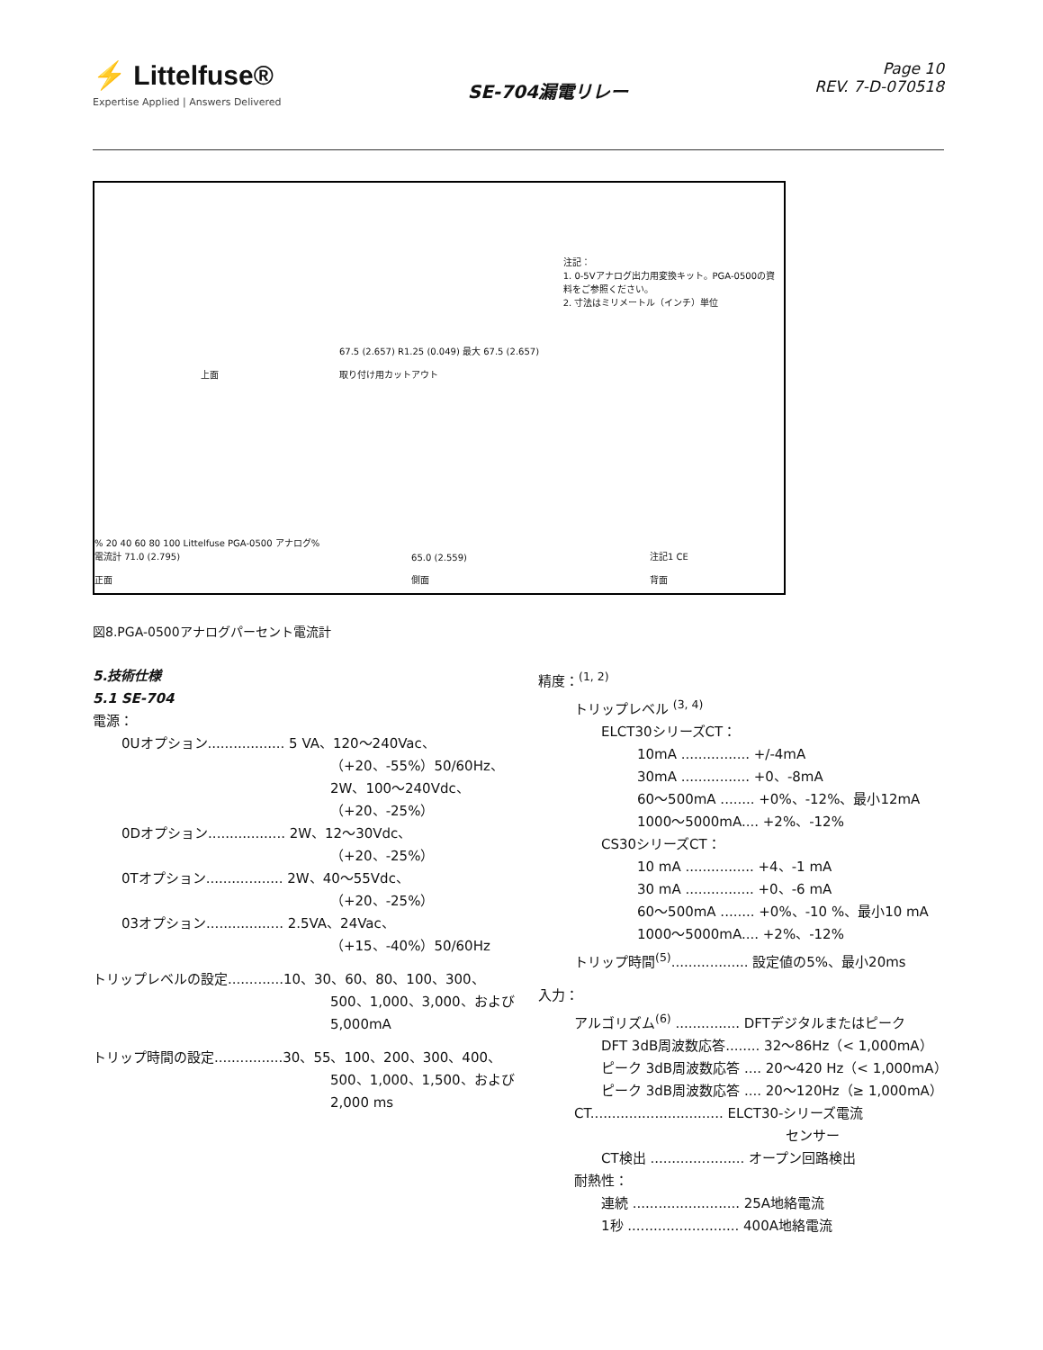⚡ Littelfuse®
Expertise Applied | Answers Delivered
SE-704漏電リレー
Page 10
REV. 7-D-070518
上面
67.5 (2.657) R1.25 (0.049) 最大 67.5 (2.657)
取り付け用カットアウト
注記：
1. 0-5Vアナログ出力用変換キット。PGA-0500の資料をご参照ください。
2. 寸法はミリメートル（インチ）単位
% 20 40 60 80 100 Littelfuse PGA-0500 アナログ%電流計 71.0 (2.795)
正面
65.0 (2.559)
側面
注記1 CE
背面
図8.PGA-0500アナログパーセント電流計
5.技術仕様
5.1 SE-704
電源：
0Uオプション.................. 5 VA、120～240Vac、
（+20、-55%）50/60Hz、
2W、100～240Vdc、
（+20、-25%）
0Dオプション.................. 2W、12～30Vdc、
（+20、-25%）
0Tオプション.................. 2W、40～55Vdc、
（+20、-25%）
03オプション.................. 2.5VA、24Vac、
（+15、-40%）50/60Hz
トリップレベルの設定.............10、30、60、80、100、300、
500、1,000、3,000、および
5,000mA
トリップ時間の設定................30、55、100、200、300、400、
500、1,000、1,500、および
2,000 ms
精度：<sup>(1, 2)</sup>
トリップレベル <sup>(3, 4)</sup>
ELCT30シリーズCT：
10mA ................ +/-4mA
30mA ................ +0、-8mA
60～500mA ........ +0%、-12%、最小12mA
1000～5000mA.... +2%、-12%
CS30シリーズCT：
10 mA ................ +4、-1 mA
30 mA ................ +0、-6 mA
60～500mA ........ +0%、-10 %、最小10 mA
1000～5000mA.... +2%、-12%
トリップ時間<sup>(5)</sup>.................. 設定値の5%、最小20ms
入力：
アルゴリズム<sup>(6)</sup> ............... DFTデジタルまたはピーク
DFT 3dB周波数応答........ 32～86Hz（< 1,000mA）
ピーク 3dB周波数応答 .... 20～420 Hz（< 1,000mA）
ピーク 3dB周波数応答 .... 20～120Hz（≥ 1,000mA）
CT............................... ELCT30-シリーズ電流
センサー
CT検出 ...................... オープン回路検出
耐熱性：
連続 ......................... 25A地絡電流
1秒 .......................... 400A地絡電流